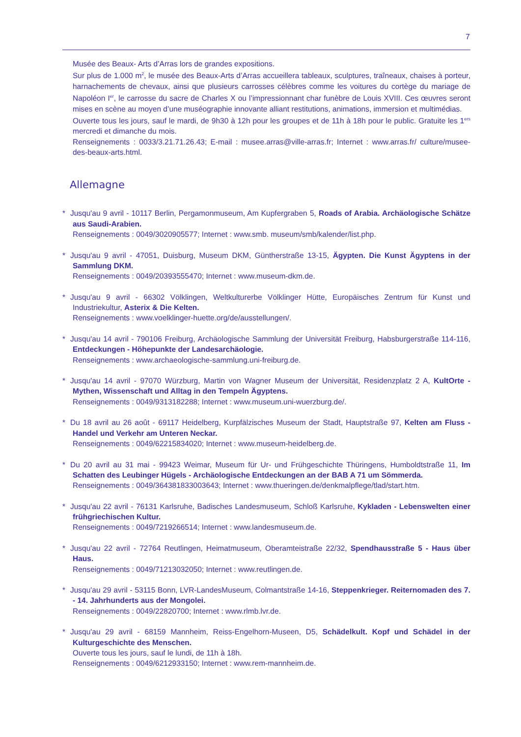7
Musée des Beaux- Arts d’Arras lors de grandes expositions.
Sur plus de 1.000 m<sup>2</sup>, le musée des Beaux-Arts d’Arras accueillera tableaux, sculptures, traîneaux, chaises à porteur, harnachements de chevaux, ainsi que plusieurs carrosses célèbres comme les voitures du cortège du mariage de Napoléon I<sup>er</sup>, le carrosse du sacre de Charles X ou l’impressionnant char funèbre de Louis XVIII. Ces œuvres seront mises en scène au moyen d’une muséographie innovante alliant restitutions, animations, immersion et multimédias.
Ouverte tous les jours, sauf le mardi, de 9h30 à 12h pour les groupes et de 11h à 18h pour le public. Gratuite les 1<sup>ers</sup> mercredi et dimanche du mois.
Renseignements : 0033/3.21.71.26.43; E-mail : musee.arras@ville-arras.fr; Internet : www.arras.fr/ culture/musee-des-beaux-arts.html.
Allemagne
* Jusqu'au 9 avril - 10117 Berlin, Pergamonmuseum, Am Kupfergraben 5, Roads of Arabia. Archäologische Schätze aus Saudi-Arabien.
Renseignements : 0049/3020905577; Internet : www.smb. museum/smb/kalender/list.php.
* Jusqu'au 9 avril - 47051, Duisburg, Museum DKM, Güntherstraße 13-15, Ägypten. Die Kunst Ägyptens in der Sammlung DKM.
Renseignements : 0049/20393555470; Internet : www.museum-dkm.de.
* Jusqu'au 9 avril - 66302 Völklingen, Weltkulturerbe Völklinger Hütte, Europäisches Zentrum für Kunst und Industriekultur, Asterix & Die Kelten.
Renseignements : www.voelklinger-huette.org/de/ausstellungen/.
* Jusqu'au 14 avril - 790106 Freiburg, Archäologische Sammlung der Universität Freiburg, Habsburgerstraße 114-116, Entdeckungen - Höhepunkte der Landesarchäologie.
Renseignements : www.archaeologische-sammlung.uni-freiburg.de.
* Jusqu'au 14 avril - 97070 Würzburg, Martin von Wagner Museum der Universität, Residenzplatz 2 A, KultOrte - Mythen, Wissenschaft und Alltag in den Tempeln Ägyptens.
Renseignements : 0049/9313182288; Internet : www.museum.uni-wuerzburg.de/.
* Du 18 avril au 26 août - 69117 Heidelberg, Kurpfälzisches Museum der Stadt, Hauptstraße 97, Kelten am Fluss - Handel und Verkehr am Unteren Neckar.
Renseignements : 0049/62215834020; Internet : www.museum-heidelberg.de.
* Du 20 avril au 31 mai - 99423 Weimar, Museum für Ur- und Frühgeschichte Thüringens, Humboldtstraße 11, Im Schatten des Leubinger Hügels - Archäologische Entdeckungen an der BAB A 71 um Sömmerda.
Renseignements : 0049/364381833003643; Internet : www.thueringen.de/denkmalpflege/tlad/start.htm.
* Jusqu'au 22 avril - 76131 Karlsruhe, Badisches Landesmuseum, Schloß Karlsruhe, Kykladen - Lebenswelten einer frühgriechischen Kultur.
Renseignements : 0049/7219266514; Internet : www.landesmuseum.de.
* Jusqu'au 22 avril - 72764 Reutlingen, Heimatmuseum, Oberamteistraße 22/32, Spendhausstraße 5 - Haus über Haus.
Renseignements : 0049/71213032050; Internet : www.reutlingen.de.
* Jusqu'au 29 avril - 53115 Bonn, LVR-LandesMuseum, Colmantstraße 14-16, Steppenkrieger. Reiternomaden des 7. - 14. Jahrhunderts aus der Mongolei.
Renseignements : 0049/22820700; Internet : www.rlmb.lvr.de.
* Jusqu'au 29 avril - 68159 Mannheim, Reiss-Engelhorn-Museen, D5, Schädelkult. Kopf und Schädel in der Kulturgeschichte des Menschen.
Ouverte tous les jours, sauf le lundi, de 11h à 18h.
Renseignements : 0049/6212933150; Internet : www.rem-mannheim.de.